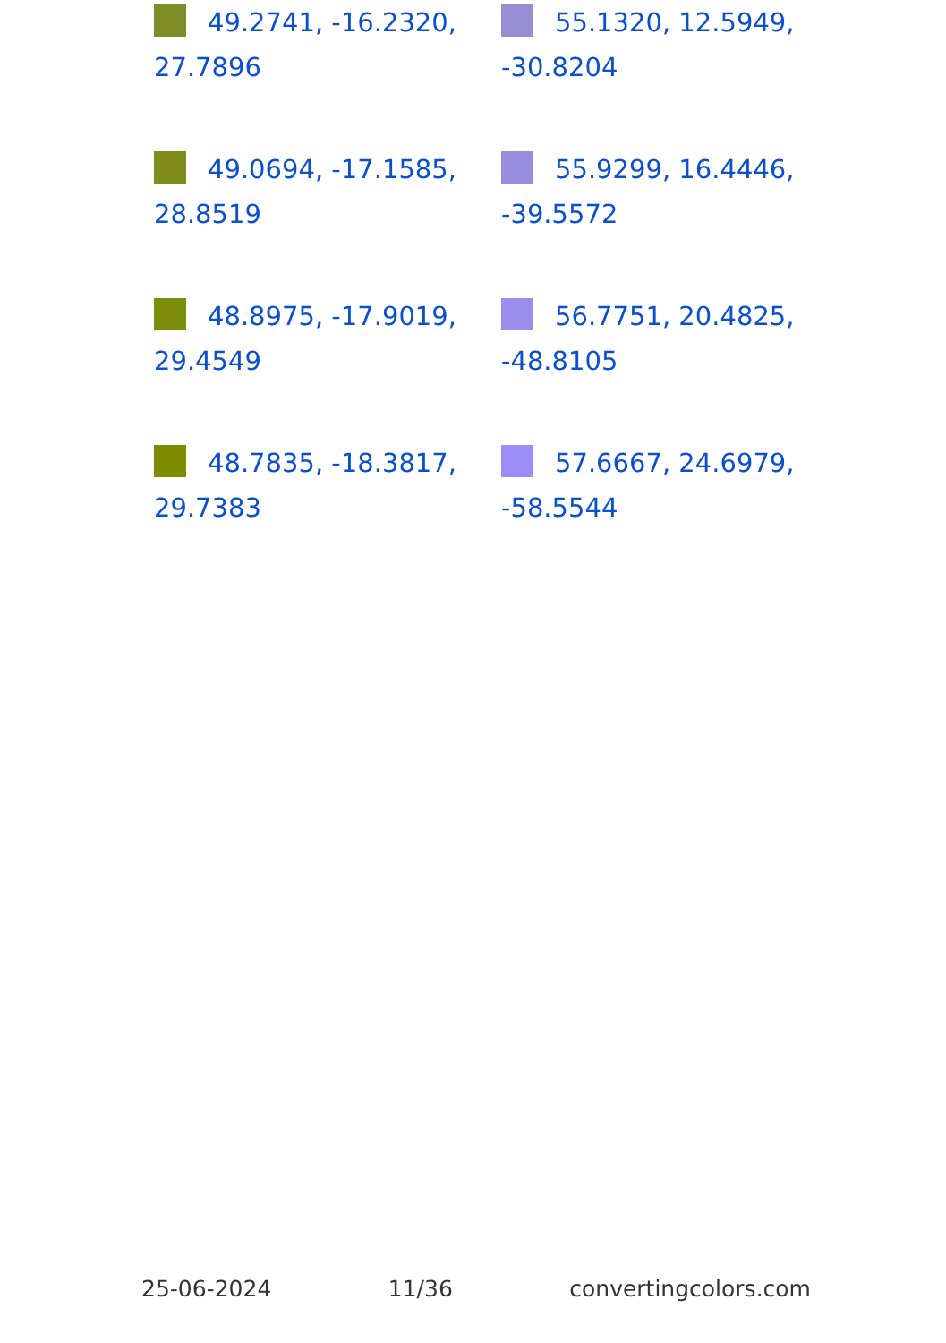49.2741, -16.2320, 27.7896
55.1320, 12.5949, -30.8204
49.0694, -17.1585, 28.8519
55.9299, 16.4446, -39.5572
48.8975, -17.9019, 29.4549
56.7751, 20.4825, -48.8105
48.7835, -18.3817, 29.7383
57.6667, 24.6979, -58.5544
25-06-2024 11/36 convertingcolors.com